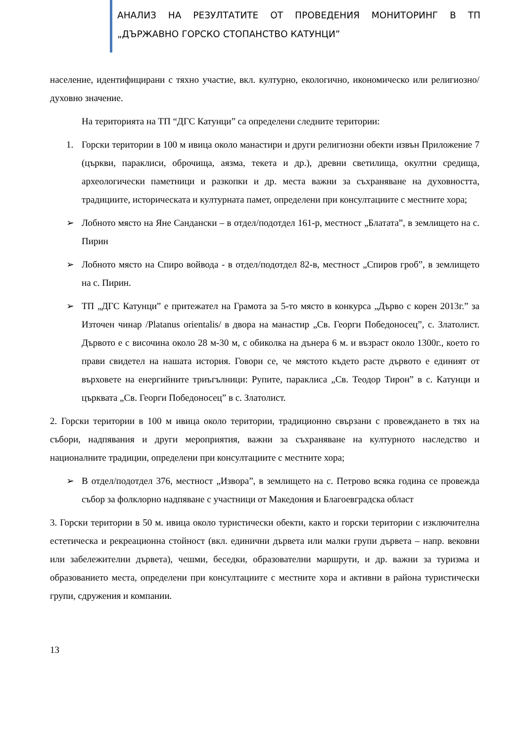АНАЛИЗ НА РЕЗУЛТАТИТЕ ОТ ПРОВЕДЕНИЯ МОНИТОРИНГ В ТП „ДЪРЖАВНО ГОРСКО СТОПАНСТВО КАТУНЦИ”
население, идентифицирани с тяхно участие, вкл. културно, екологично, икономическо или религиозно/ духовно значение.
На територията на ТП “ДГС Катунци” са определени следните територии:
1. Горски територии в 100 м ивица около манастири и други религиозни обекти извън Приложение 7 (църкви, параклиси, оброчища, аязма, текета и др.), древни светилища, окултни средища, археологически паметници и разкопки и др. места важни за съхраняване на духовността, традициите, историческата и културната памет, определени при консултациите с местните хора;
➢ Лобното място на Яне Сандански – в отдел/подотдел 161-р, местност „Блатата”, в землището на с. Пирин
➢ Лобното място на Спиро войвода - в отдел/подотдел 82-в, местност „Спиров гроб”, в землището на с. Пирин.
➢ ТП „ДГС Катунци” е притежател на Грамота за 5-то място в конкурса „Дърво с корен 2013г.” за Източен чинар /Platanus orientalis/ в двора на манастир „Св. Георги Победоносец”, с. Златолист. Дървото е с височина около 28 м-30 м, с обиколка на дънера 6 м. и възраст около 1300г., което го прави свидетел на нашата история. Говори се, че мястото където расте дървото е единият от върховете на енергийните триъгълници: Рупите, параклиса „Св. Теодор Тирон” в с. Катунци и църквата „Св. Георги Победоносец” в с. Златолист.
2. Горски територии в 100 м ивица около територии, традиционно свързани с провеждането в тях на събори, надпявания и други мероприятия, важни за съхраняване на културното наследство и националните традиции, определени при консултациите с местните хора;
➢ В отдел/подотдел 376, местност „Извора”, в землището на с. Петрово всяка година се провежда събор за фолклорно надпяване с участници от Македония и Благоевградска област
3. Горски територии в 50 м. ивица около туристически обекти, както и горски територии с изключителна естетическа и рекреационна стойност (вкл. единични дървета или малки групи дървета – напр. вековни или забележителни дървета), чешми, беседки, образователни маршрути, и др. важни за туризма и образованието места, определени при консултациите с местните хора и активни в района туристически групи, сдружения и компании.
13